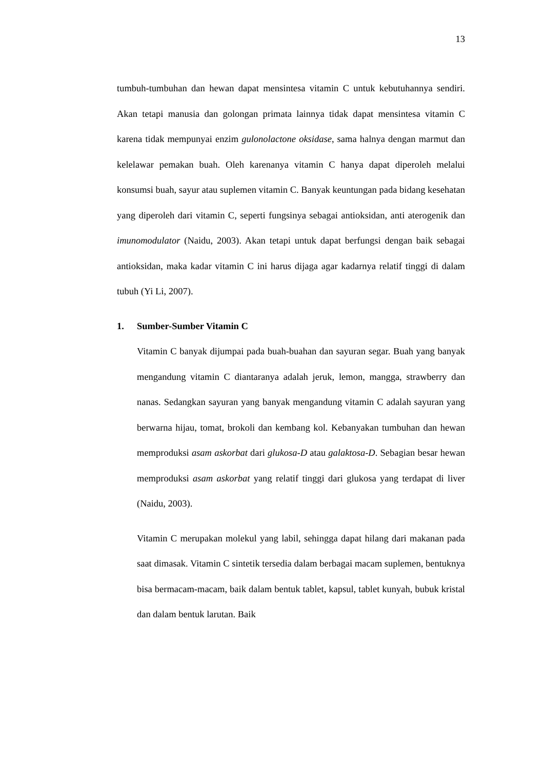13
tumbuh-tumbuhan dan hewan dapat mensintesa vitamin C untuk kebutuhannya sendiri. Akan tetapi manusia dan golongan primata lainnya tidak dapat mensintesa vitamin C karena tidak mempunyai enzim gulonolactone oksidase, sama halnya dengan marmut dan kelelawar pemakan buah. Oleh karenanya vitamin C hanya dapat diperoleh melalui konsumsi buah, sayur atau suplemen vitamin C. Banyak keuntungan pada bidang kesehatan yang diperoleh dari vitamin C, seperti fungsinya sebagai antioksidan, anti aterogenik dan imunomodulator (Naidu, 2003). Akan tetapi untuk dapat berfungsi dengan baik sebagai antioksidan, maka kadar vitamin C ini harus dijaga agar kadarnya relatif tinggi di dalam tubuh (Yi Li, 2007).
1. Sumber-Sumber Vitamin C
Vitamin C banyak dijumpai pada buah-buahan dan sayuran segar. Buah yang banyak mengandung vitamin C diantaranya adalah jeruk, lemon, mangga, strawberry dan nanas. Sedangkan sayuran yang banyak mengandung vitamin C adalah sayuran yang berwarna hijau, tomat, brokoli dan kembang kol. Kebanyakan tumbuhan dan hewan memproduksi asam askorbat dari glukosa-D atau galaktosa-D. Sebagian besar hewan memproduksi asam askorbat yang relatif tinggi dari glukosa yang terdapat di liver (Naidu, 2003).
Vitamin C merupakan molekul yang labil, sehingga dapat hilang dari makanan pada saat dimasak. Vitamin C sintetik tersedia dalam berbagai macam suplemen, bentuknya bisa bermacam-macam, baik dalam bentuk tablet, kapsul, tablet kunyah, bubuk kristal dan dalam bentuk larutan. Baik